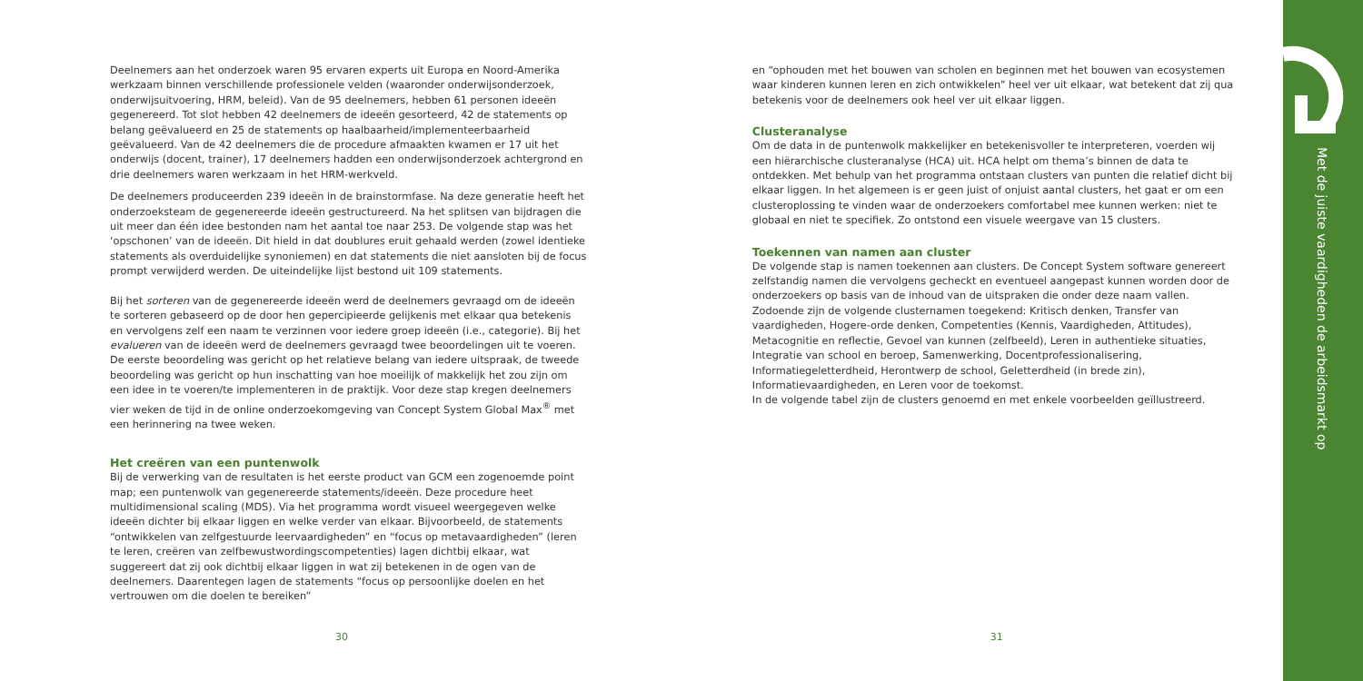Deelnemers aan het onderzoek waren 95 ervaren experts uit Europa en Noord-Amerika werkzaam binnen verschillende professionele velden (waaronder onderwijsonderzoek, onderwijsuitvoering, HRM, beleid). Van de 95 deelnemers, hebben 61 personen ideeën gegenereerd. Tot slot hebben 42 deelnemers de ideeën gesorteerd, 42 de statements op belang geëvalueerd en 25 de statements op haalbaarheid/implementeerbaarheid geëvalueerd. Van de 42 deelnemers die de procedure afmaakten kwamen er 17 uit het onderwijs (docent, trainer), 17 deelnemers hadden een onderwijsonderzoek achtergrond en drie deelnemers waren werkzaam in het HRM-werkveld.
De deelnemers produceerden 239 ideeën in de brainstormfase. Na deze generatie heeft het onderzoeksteam de gegenereerde ideeën gestructureerd. Na het splitsen van bijdragen die uit meer dan één idee bestonden nam het aantal toe naar 253. De volgende stap was het ‘opschonen’ van de ideeën. Dit hield in dat doublures eruit gehaald werden (zowel identieke statements als overduidelijke synoniemen) en dat statements die niet aansloten bij de focus prompt verwijderd werden. De uiteindelijke lijst bestond uit 109 statements.
Bij het sorteren van de gegenereerde ideeën werd de deelnemers gevraagd om de ideeën te sorteren gebaseerd op de door hen gepercipieerde gelijkenis met elkaar qua betekenis en vervolgens zelf een naam te verzinnen voor iedere groep ideeën (i.e., categorie). Bij het evalueren van de ideeën werd de deelnemers gevraagd twee beoordelingen uit te voeren. De eerste beoordeling was gericht op het relatieve belang van iedere uitspraak, de tweede beoordeling was gericht op hun inschatting van hoe moeilijk of makkelijk het zou zijn om een idee in te voeren/te implementeren in de praktijk. Voor deze stap kregen deelnemers vier weken de tijd in de online onderzoekomgeving van Concept System Global Max<sup>®</sup> met een herinnering na twee weken.
Het creëren van een puntenwolk
Bij de verwerking van de resultaten is het eerste product van GCM een zogenoemde point map; een puntenwolk van gegenereerde statements/ideeën. Deze procedure heet multidimensional scaling (MDS). Via het programma wordt visueel weergegeven welke ideeën dichter bij elkaar liggen en welke verder van elkaar. Bijvoorbeeld, de statements “ontwikkelen van zelfgestuurde leervaardigheden” en “focus op metavaardigheden” (leren te leren, creëren van zelfbewustwordingscompetenties) lagen dichtbij elkaar, wat suggereert dat zij ook dichtbij elkaar liggen in wat zij betekenen in de ogen van de deelnemers. Daarentegen lagen de statements “focus op persoonlijke doelen en het vertrouwen om die doelen te bereiken”
30
en “ophouden met het bouwen van scholen en beginnen met het bouwen van ecosystemen waar kinderen kunnen leren en zich ontwikkelen” heel ver uit elkaar, wat betekent dat zij qua betekenis voor de deelnemers ook heel ver uit elkaar liggen.
Clusteranalyse
Om de data in de puntenwolk makkelijker en betekenisvoller te interpreteren, voerden wij een hiërarchische clusteranalyse (HCA) uit. HCA helpt om thema’s binnen de data te ontdekken. Met behulp van het programma ontstaan clusters van punten die relatief dicht bij elkaar liggen. In het algemeen is er geen juist of onjuist aantal clusters, het gaat er om een clusteroplossing te vinden waar de onderzoekers comfortabel mee kunnen werken: niet te globaal en niet te specifiek. Zo ontstond een visuele weergave van 15 clusters.
Toekennen van namen aan cluster
De volgende stap is namen toekennen aan clusters. De Concept System software genereert zelfstandig namen die vervolgens gecheckt en eventueel aangepast kunnen worden door de onderzoekers op basis van de inhoud van de uitspraken die onder deze naam vallen. Zodoende zijn de volgende clusternamen toegekend: Kritisch denken, Transfer van vaardigheden, Hogere-orde denken, Competenties (Kennis, Vaardigheden, Attitudes), Metacognitie en reflectie, Gevoel van kunnen (zelfbeeld), Leren in authentieke situaties, Integratie van school en beroep, Samenwerking, Docentprofessionalisering, Informatiegeletterdheid, Herontwerp de school, Geletterdheid (in brede zin), Informatievaardigheden, en Leren voor de toekomst.
In de volgende tabel zijn de clusters genoemd en met enkele voorbeelden geïllustreerd.
31
Met de juiste vaardigheden de arbeidsmarkt op